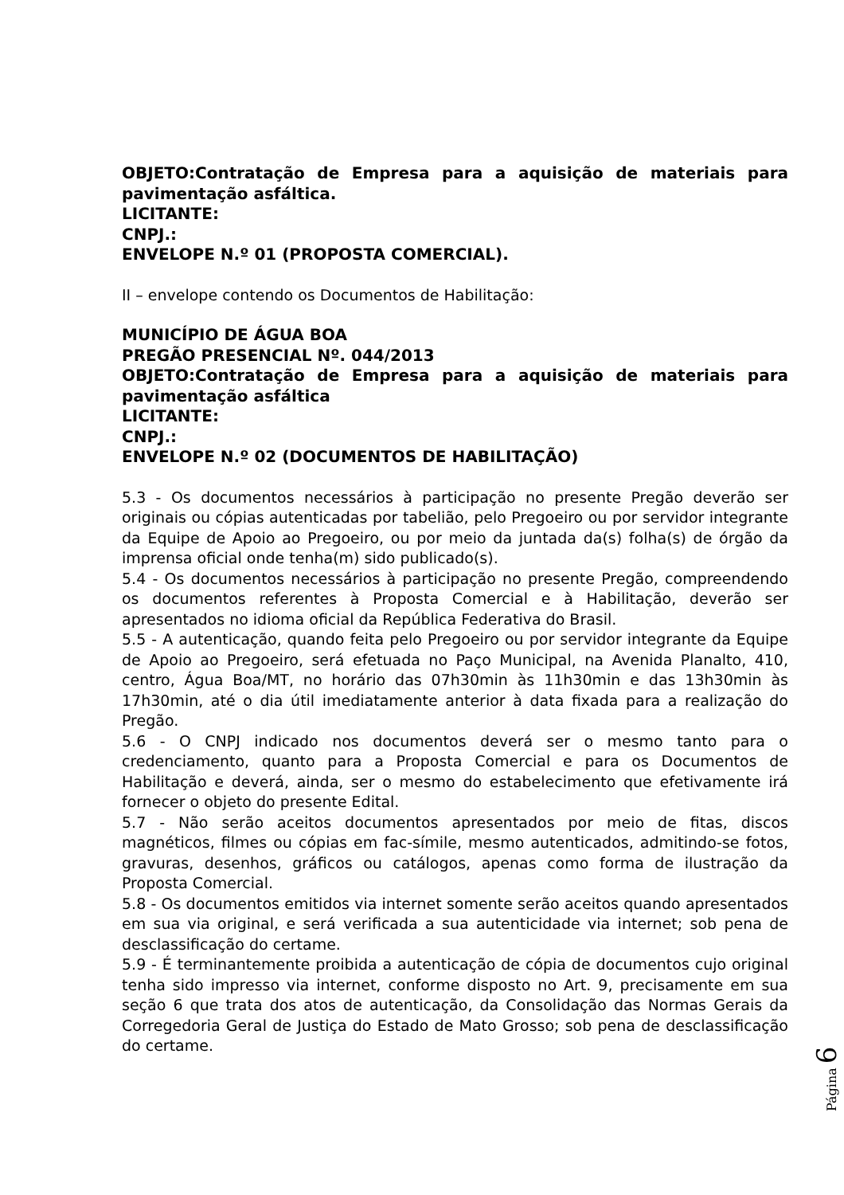OBJETO:Contratação de Empresa para a aquisição de materiais para pavimentação asfáltica.
LICITANTE:
CNPJ.:
ENVELOPE N.º 01 (PROPOSTA COMERCIAL).
II – envelope contendo os Documentos de Habilitação:
MUNICÍPIO DE ÁGUA BOA
PREGÃO PRESENCIAL Nº. 044/2013
OBJETO:Contratação de Empresa para a aquisição de materiais para pavimentação asfáltica
LICITANTE:
CNPJ.:
ENVELOPE N.º 02 (DOCUMENTOS DE HABILITAÇÃO)
5.3 - Os documentos necessários à participação no presente Pregão deverão ser originais ou cópias autenticadas por tabelião, pelo Pregoeiro ou por servidor integrante da Equipe de Apoio ao Pregoeiro, ou por meio da juntada da(s) folha(s) de órgão da imprensa oficial onde tenha(m) sido publicado(s).
5.4 - Os documentos necessários à participação no presente Pregão, compreendendo os documentos referentes à Proposta Comercial e à Habilitação, deverão ser apresentados no idioma oficial da República Federativa do Brasil.
5.5 - A autenticação, quando feita pelo Pregoeiro ou por servidor integrante da Equipe de Apoio ao Pregoeiro, será efetuada no Paço Municipal, na Avenida Planalto, 410, centro, Água Boa/MT, no horário das 07h30min às 11h30min e das 13h30min às 17h30min, até o dia útil imediatamente anterior à data fixada para a realização do Pregão.
5.6 - O CNPJ indicado nos documentos deverá ser o mesmo tanto para o credenciamento, quanto para a Proposta Comercial e para os Documentos de Habilitação e deverá, ainda, ser o mesmo do estabelecimento que efetivamente irá fornecer o objeto do presente Edital.
5.7 - Não serão aceitos documentos apresentados por meio de fitas, discos magnéticos, filmes ou cópias em fac-símile, mesmo autenticados, admitindo-se fotos, gravuras, desenhos, gráficos ou catálogos, apenas como forma de ilustração da Proposta Comercial.
5.8 - Os documentos emitidos via internet somente serão aceitos quando apresentados em sua via original, e será verificada a sua autenticidade via internet; sob pena de desclassificação do certame.
5.9 - É terminantemente proibida a autenticação de cópia de documentos cujo original tenha sido impresso via internet, conforme disposto no Art. 9, precisamente em sua seção 6 que trata dos atos de autenticação, da Consolidação das Normas Gerais da Corregedoria Geral de Justiça do Estado de Mato Grosso; sob pena de desclassificação do certame.
Página 6